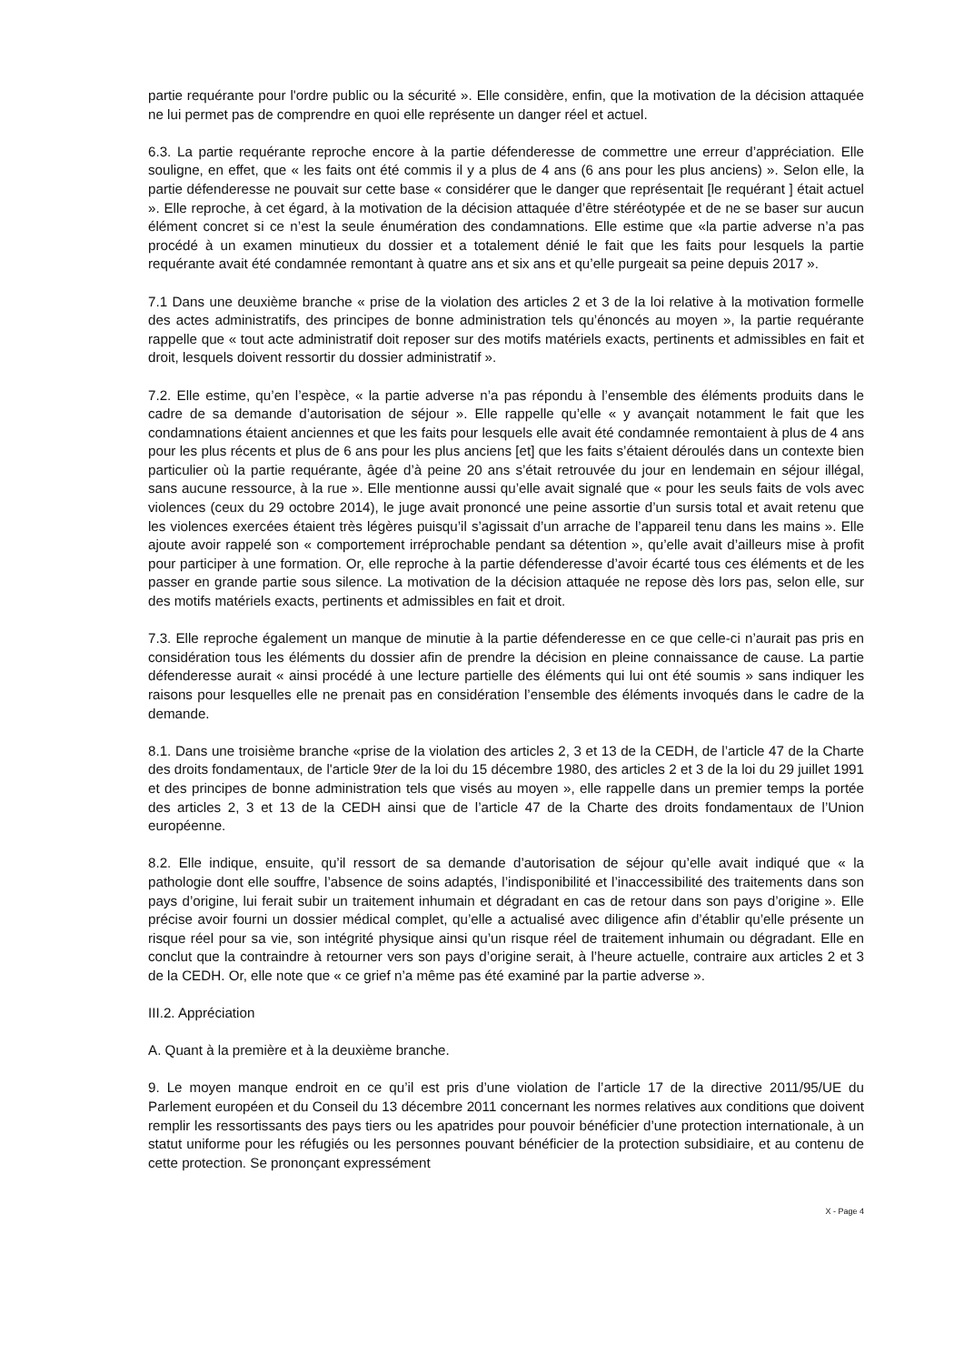partie requérante pour l'ordre public ou la sécurité ». Elle considère, enfin, que la motivation de la décision attaquée ne lui permet pas de comprendre en quoi elle représente un danger réel et actuel.
6.3. La partie requérante reproche encore à la partie défenderesse de commettre une erreur d’appréciation. Elle souligne, en effet, que « les faits ont été commis il y a plus de 4 ans (6 ans pour les plus anciens) ». Selon elle, la partie défenderesse ne pouvait sur cette base « considérer que le danger que représentait [le requérant ] était actuel ». Elle reproche, à cet égard, à la motivation de la décision attaquée d’être stéréotypée et de ne se baser sur aucun élément concret si ce n’est la seule énumération des condamnations. Elle estime que «la partie adverse n’a pas procédé à un examen minutieux du dossier et a totalement dénié le fait que les faits pour lesquels la partie requérante avait été condamnée remontant à quatre ans et six ans et qu’elle purgeait sa peine depuis 2017 ».
7.1 Dans une deuxième branche « prise de la violation des articles 2 et 3 de la loi relative à la motivation formelle des actes administratifs, des principes de bonne administration tels qu’énoncés au moyen », la partie requérante rappelle que « tout acte administratif doit reposer sur des motifs matériels exacts, pertinents et admissibles en fait et droit, lesquels doivent ressortir du dossier administratif ».
7.2. Elle estime, qu’en l’espèce, « la partie adverse n’a pas répondu à l’ensemble des éléments produits dans le cadre de sa demande d’autorisation de séjour ». Elle rappelle qu’elle « y avançait notamment le fait que les condamnations étaient anciennes et que les faits pour lesquels elle avait été condamnée remontaient à plus de 4 ans pour les plus récents et plus de 6 ans pour les plus anciens [et] que les faits s’étaient déroulés dans un contexte bien particulier où la partie requérante, âgée d’à peine 20 ans s’était retrouvée du jour en lendemain en séjour illégal, sans aucune ressource, à la rue ». Elle mentionne aussi qu’elle avait signalé que « pour les seuls faits de vols avec violences (ceux du 29 octobre 2014), le juge avait prononcé une peine assortie d’un sursis total et avait retenu que les violences exercées étaient très légères puisqu’il s’agissait d’un arrache de l’appareil tenu dans les mains ». Elle ajoute avoir rappelé son « comportement irréprochable pendant sa détention », qu’elle avait d’ailleurs mise à profit pour participer à une formation. Or, elle reproche à la partie défenderesse d’avoir écarté tous ces éléments et de les passer en grande partie sous silence. La motivation de la décision attaquée ne repose dès lors pas, selon elle, sur des motifs matériels exacts, pertinents et admissibles en fait et droit.
7.3. Elle reproche également un manque de minutie à la partie défenderesse en ce que celle-ci n’aurait pas pris en considération tous les éléments du dossier afin de prendre la décision en pleine connaissance de cause. La partie défenderesse aurait « ainsi procédé à une lecture partielle des éléments qui lui ont été soumis » sans indiquer les raisons pour lesquelles elle ne prenait pas en considération l’ensemble des éléments invoqués dans le cadre de la demande.
8.1. Dans une troisième branche «prise de la violation des articles 2, 3 et 13 de la CEDH, de l’article 47 de la Charte des droits fondamentaux, de l'article 9ter de la loi du 15 décembre 1980, des articles 2 et 3 de la loi du 29 juillet 1991 et des principes de bonne administration tels que visés au moyen », elle rappelle dans un premier temps la portée des articles 2, 3 et 13 de la CEDH ainsi que de l’article 47 de la Charte des droits fondamentaux de l’Union européenne.
8.2. Elle indique, ensuite, qu’il ressort de sa demande d’autorisation de séjour qu’elle avait indiqué que « la pathologie dont elle souffre, l’absence de soins adaptés, l’indisponibilité et l’inaccessibilité des traitements dans son pays d’origine, lui ferait subir un traitement inhumain et dégradant en cas de retour dans son pays d’origine ». Elle précise avoir fourni un dossier médical complet, qu’elle a actualisé avec diligence afin d’établir qu’elle présente un risque réel pour sa vie, son intégrité physique ainsi qu’un risque réel de traitement inhumain ou dégradant. Elle en conclut que la contraindre à retourner vers son pays d’origine serait, à l’heure actuelle, contraire aux articles 2 et 3 de la CEDH. Or, elle note que « ce grief n’a même pas été examiné par la partie adverse ».
III.2. Appréciation
A. Quant à la première et à la deuxième branche.
9. Le moyen manque endroit en ce qu’il est pris d’une violation de l’article 17 de la directive 2011/95/UE du Parlement européen et du Conseil du 13 décembre 2011 concernant les normes relatives aux conditions que doivent remplir les ressortissants des pays tiers ou les apatrides pour pouvoir bénéficier d’une protection internationale, à un statut uniforme pour les réfugiés ou les personnes pouvant bénéficier de la protection subsidiaire, et au contenu de cette protection. Se prononçant expressément
X - Page 4